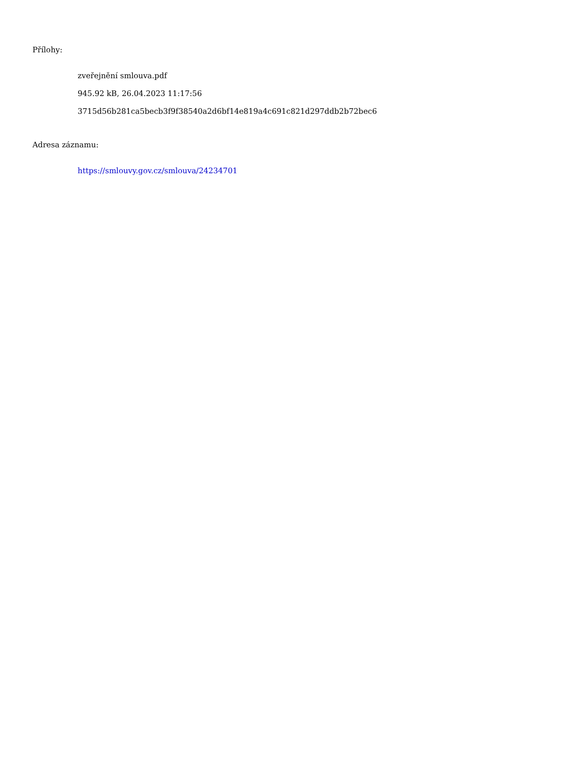Přílohy:
zveřejnění smlouva.pdf
945.92 kB, 26.04.2023 11:17:56
3715d56b281ca5becb3f9f38540a2d6bf14e819a4c691c821d297ddb2b72bec6
Adresa záznamu:
https://smlouvy.gov.cz/smlouva/24234701